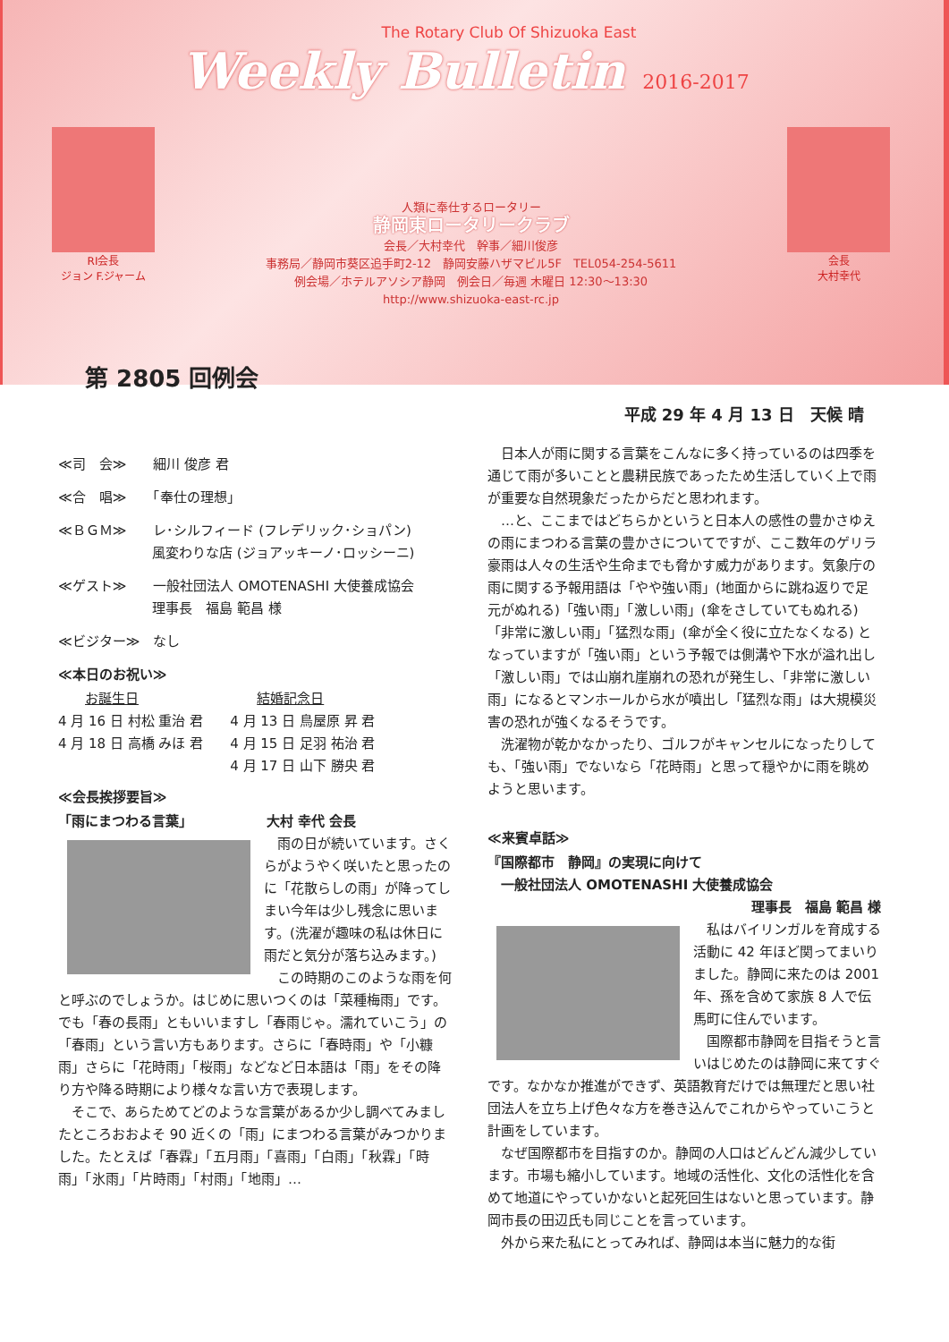The Rotary Club Of Shizuoka East
Weekly Bulletin 2016-2017
RI会長
ジョン F.ジャーム
人類に奉仕するロータリー
静岡東ロータリークラブ
会長／大村幸代　幹事／細川俊彦
事務局／静岡市葵区追手町2-12　静岡安藤ハザマビル5F　TEL054-254-5611
例会場／ホテルアソシア静岡　例会日／毎週 木曜日 12:30～13:30
http://www.shizuoka-east-rc.jp
会長
大村幸代
第 2805 回例会
平成 29 年 4 月 13 日　天候 晴
≪司　会≫　　細川 俊彦 君
≪合　唱≫　　「奉仕の理想」
≪ＢＧＭ≫　　レ･シルフィード (フレデリック･ショパン)
　　　　　　　風変わりな店 (ジョアッキーノ･ロッシーニ)
≪ゲスト≫　　一般社団法人 OMOTENASHI 大使養成協会
　　　　　　　理事長　福島 範昌 様
≪ビジター≫　なし
≪本日のお祝い≫
　　お誕生日
4 月 16 日 村松 重治 君
4 月 18 日 高橋 みほ 君
　　結婚記念日
4 月 13 日 鳥屋原 昇 君
4 月 15 日 足羽 祐治 君
4 月 17 日 山下 勝央 君
≪会長挨拶要旨≫
「雨にまつわる言葉」　　　　　　大村 幸代 会長
雨の日が続いています。さくらがようやく咲いたと思ったのに「花散らしの雨」が降ってしまい今年は少し残念に思います。(洗濯が趣味の私は休日に雨だと気分が落ち込みます。)
この時期のこのような雨を何と呼ぶのでしょうか。はじめに思いつくのは「菜種梅雨」です。でも「春の長雨」ともいいますし「春雨じゃ。濡れていこう」の「春雨」という言い方もあります。さらに「春時雨」や「小糠雨」さらに「花時雨」「桜雨」などなど日本語は「雨」をその降り方や降る時期により様々な言い方で表現します。
そこで、あらためてどのような言葉があるか少し調べてみましたところおおよそ 90 近くの「雨」にまつわる言葉がみつかりました。たとえば「春霖」「五月雨」「喜雨」「白雨」「秋霖」「時雨」「氷雨」「片時雨」「村雨」「地雨」…
日本人が雨に関する言葉をこんなに多く持っているのは四季を通じて雨が多いことと農耕民族であったため生活していく上で雨が重要な自然現象だったからだと思われます。
…と、ここまではどちらかというと日本人の感性の豊かさゆえの雨にまつわる言葉の豊かさについてですが、ここ数年のゲリラ豪雨は人々の生活や生命までも脅かす威力があります。気象庁の雨に関する予報用語は「やや強い雨」(地面からに跳ね返りで足元がぬれる)「強い雨」「激しい雨」(傘をさしていてもぬれる)「非常に激しい雨」「猛烈な雨」(傘が全く役に立たなくなる) となっていますが「強い雨」という予報では側溝や下水が溢れ出し「激しい雨」では山崩れ崖崩れの恐れが発生し、「非常に激しい雨」になるとマンホールから水が噴出し「猛烈な雨」は大規模災害の恐れが強くなるそうです。
洗濯物が乾かなかったり、ゴルフがキャンセルになったりしても、「強い雨」でないなら「花時雨」と思って穏やかに雨を眺めようと思います。
≪来賓卓話≫
『国際都市　静岡』の実現に向けて
　一般社団法人 OMOTENASHI 大使養成協会
理事長　福島 範昌 様
私はバイリンガルを育成する活動に 42 年ほど関ってまいりました。静岡に来たのは 2001 年、孫を含めて家族 8 人で伝馬町に住んでいます。
国際都市静岡を目指そうと言いはじめたのは静岡に来てすぐです。なかなか推進ができず、英語教育だけでは無理だと思い社団法人を立ち上げ色々な方を巻き込んでこれからやっていこうと計画をしています。
なぜ国際都市を目指すのか。静岡の人口はどんどん減少しています。市場も縮小しています。地域の活性化、文化の活性化を含めて地道にやっていかないと起死回生はないと思っています。静岡市長の田辺氏も同じことを言っています。
外から来た私にとってみれば、静岡は本当に魅力的な街